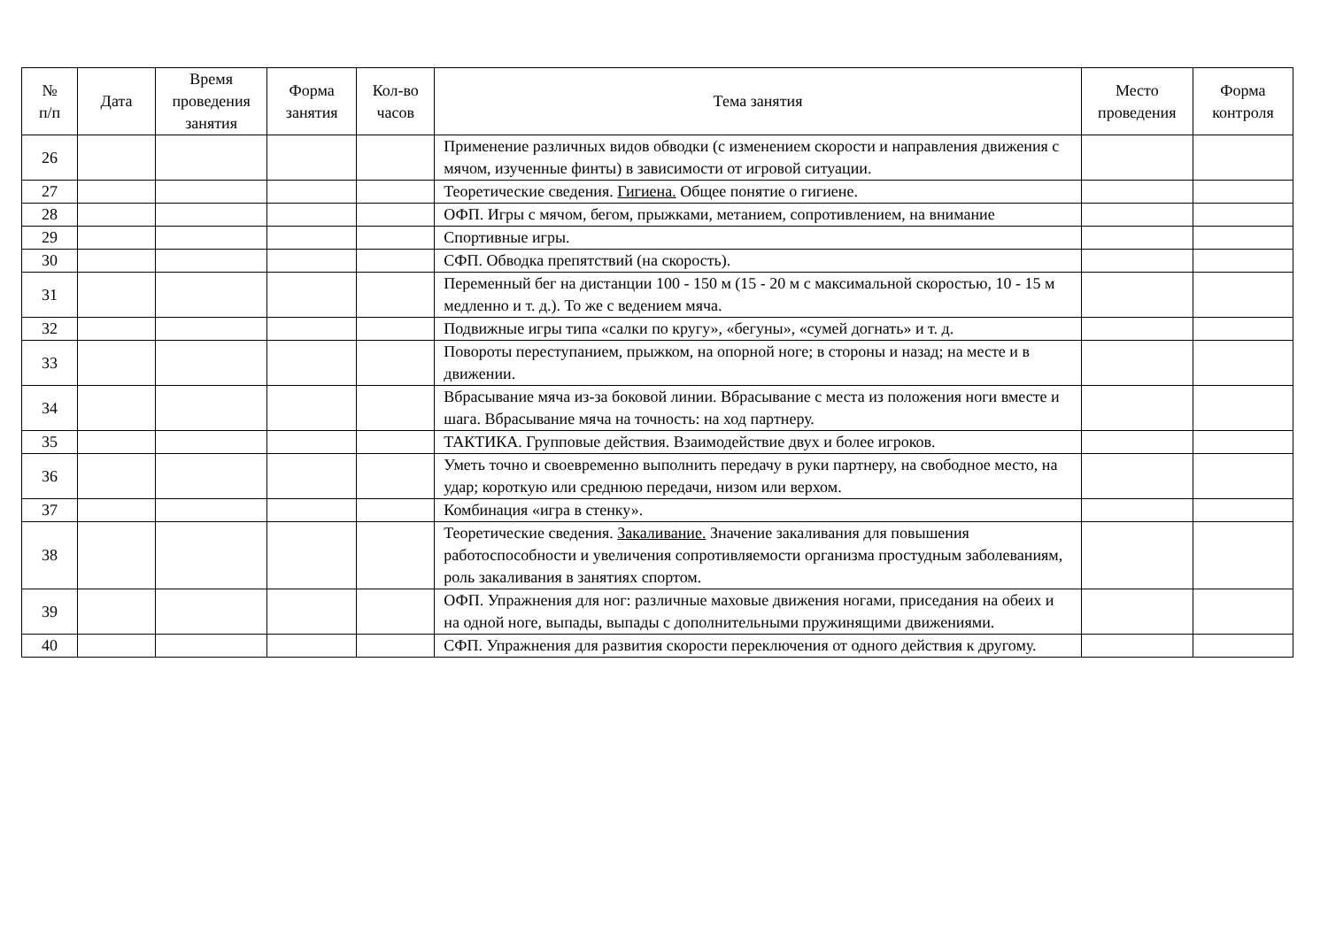| № п/п | Дата | Время проведения занятия | Форма занятия | Кол-во часов | Тема занятия | Место проведения | Форма контроля |
| --- | --- | --- | --- | --- | --- | --- | --- |
| 26 | | | | | Применение различных видов обводки (с изменением скорости и направления движения с мячом, изученные финты) в зависимости от игровой ситуации. | | |
| 27 | | | | | Теоретические сведения. Гигиена. Общее понятие о гигиене. | | |
| 28 | | | | | ОФП. Игры с мячом, бегом, прыжками, метанием, сопротивлением, на внимание | | |
| 29 | | | | | Спортивные игры. | | |
| 30 | | | | | СФП. Обводка препятствий (на скорость). | | |
| 31 | | | | | Переменный бег на дистанции 100 - 150 м (15 - 20 м с максимальной скоростью, 10 - 15 м медленно и т. д.). То же с ведением мяча. | | |
| 32 | | | | | Подвижные игры типа «салки по кругу», «бегуны», «сумей догнать» и т. д. | | |
| 33 | | | | | Повороты переступанием, прыжком, на опорной ноге; в стороны и назад; на месте и в движении. | | |
| 34 | | | | | Вбрасывание мяча из-за боковой линии. Вбрасывание с места из положения ноги вместе и шага. Вбрасывание мяча на точность: на ход партнеру. | | |
| 35 | | | | | ТАКТИКА. Групповые действия. Взаимодействие двух и более игроков. | | |
| 36 | | | | | Уметь точно и своевременно выполнить передачу в руки партнеру, на свободное место, на удар; короткую или среднюю передачи, низом или верхом. | | |
| 37 | | | | | Комбинация «игра в стенку». | | |
| 38 | | | | | Теоретические сведения. Закаливание. Значение закаливания для повышения работоспособности и увеличения сопротивляемости организма простудным заболеваниям, роль закаливания в занятиях спортом. | | |
| 39 | | | | | ОФП. Упражнения для ног: различные маховые движения ногами, приседания на обеих и на одной ноге, выпады, выпады с дополнительными пружинящими движениями. | | |
| 40 | | | | | СФП. Упражнения для развития скорости переключения от одного действия к другому. | | |